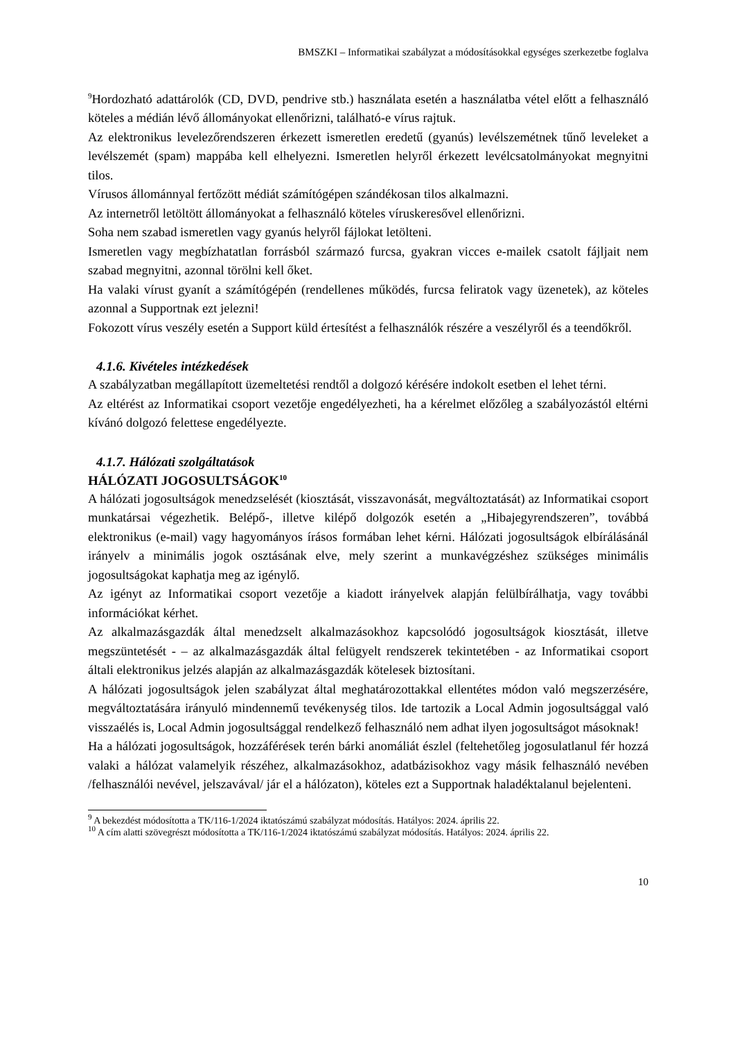BMSZKI – Informatikai szabályzat a módosításokkal egységes szerkezetbe foglalva
<sup>9</sup> Hordozható adattárolók (CD, DVD, pendrive stb.) használata esetén a használatba vétel előtt a felhasználó köteles a médián lévő állományokat ellenőrizni, található-e vírus rajtuk.
Az elektronikus levelezőrendszeren érkezett ismeretlen eredetű (gyanús) levélszemétnek tűnő leveleket a levélszemét (spam) mappába kell elhelyezni. Ismeretlen helyről érkezett levélcsatolmányokat megnyitni tilos.
Vírusos állománnyal fertőzött médiát számítógépen szándékosan tilos alkalmazni.
Az internetről letöltött állományokat a felhasználó köteles víruskeresővel ellenőrizni.
Soha nem szabad ismeretlen vagy gyanús helyről fájlokat letölteni.
Ismeretlen vagy megbízhatatlan forrásból származó furcsa, gyakran vicces e-mailek csatolt fájljait nem szabad megnyitni, azonnal törölni kell őket.
Ha valaki vírust gyanít a számítógépén (rendellenes működés, furcsa feliratok vagy üzenetek), az köteles azonnal a Supportnak ezt jelezni!
Fokozott vírus veszély esetén a Support küld értesítést a felhasználók részére a veszélyről és a teendőkről.
4.1.6. Kivételes intézkedések
A szabályzatban megállapított üzemeltetési rendtől a dolgozó kérésére indokolt esetben el lehet térni.
Az eltérést az Informatikai csoport vezetője engedélyezheti, ha a kérelmet előzőleg a szabályozástól eltérni kívánó dolgozó felettese engedélyezte.
4.1.7. Hálózati szolgáltatások
HÁLÓZATI JOGOSULTSÁGOK<sup>10</sup>
A hálózati jogosultságok menedzselését (kiosztását, visszavonását, megváltoztatását) az Informatikai csoport munkatársai végezhetik. Belépő-, illetve kilépő dolgozók esetén a „Hibajegyrendszeren”, továbbá elektronikus (e-mail) vagy hagyományos írásos formában lehet kérni. Hálózati jogosultságok elbírálásánál irányelv a minimális jogok osztásának elve, mely szerint a munkavégzéshez szükséges minimális jogosultságokat kaphatja meg az igénylő.
Az igényt az Informatikai csoport vezetője a kiadott irányelvek alapján felülbírálhatja, vagy további információkat kérhet.
Az alkalmazásgazdák által menedzselt alkalmazásokhoz kapcsolódó jogosultságok kiosztását, illetve megszüntetését - – az alkalmazásgazdák által felügyelt rendszerek tekintetében - az Informatikai csoport általi elektronikus jelzés alapján az alkalmazásgazdák kötelesek biztosítani.
A hálózati jogosultságok jelen szabályzat által meghatározottakkal ellentétes módon való megszerzésére, megváltoztatására irányuló mindennemű tevékenység tilos. Ide tartozik a Local Admin jogosultsággal való visszaélés is, Local Admin jogosultsággal rendelkező felhasználó nem adhat ilyen jogosultságot másoknak!
Ha a hálózati jogosultságok, hozzáférések terén bárki anomáliát észlel (feltehetőleg jogosulatlanul fér hozzá valaki a hálózat valamelyik részéhez, alkalmazásokhoz, adatbázisokhoz vagy másik felhasználó nevében /felhasználói nevével, jelszavával/ jár el a hálózaton), köteles ezt a Supportnak haladéktalanul bejelenteni.
<sup>9</sup> A bekezdést módosította a TK/116-1/2024 iktatószámú szabályzat módosítás. Hatályos: 2024. április 22.
<sup>10</sup> A cím alatti szövegrészt módosította a TK/116-1/2024 iktatószámú szabályzat módosítás. Hatályos: 2024. április 22.
10